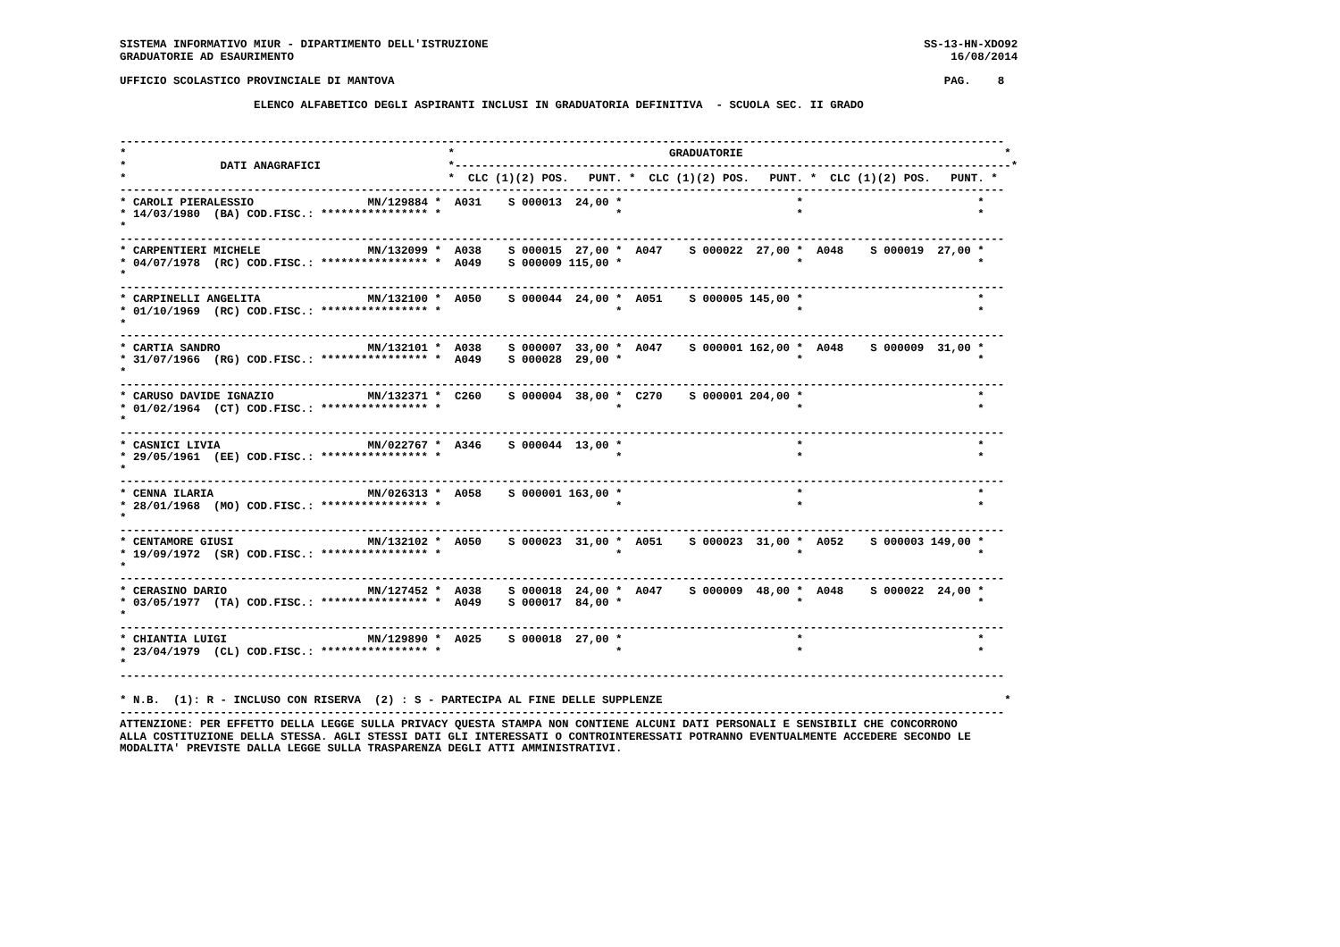SISTEMA INFORMATIVO MIUR - DIPARTIMENTO DELL'ISTRUZIONE                                                                 SS-13-HN-XDO92
GRADUATORIE AD ESAURIMENTO                                                                                                  16/08/2014

UFFICIO SCOLASTICO PROVINCIALE DI MANTOVA                                                                                  PAG.    8

                    ELENCO ALFABETICO DEGLI ASPIRANTI INCLUSI IN GRADUATORIA DEFINITIVA  - SCUOLA SEC. II GRADO


------------------------------------------------------------------------------------------------------------------------------------
*                                                *                                GRADUATORIE                                       *
*              DATI ANAGRAFICI                   *-----------------------------------------------------------------------------------*
*                                                *  CLC (1)(2) POS.   PUNT. *  CLC (1)(2) POS.   PUNT. *  CLC (1)(2) POS.   PUNT. *
------------------------------------------------------------------------------------------------------------------------------------
* CAROLI PIERALESSIO                 MN/129884 *  A031    S 000013  24,00 *                          *                          *
* 14/03/1980  (BA) COD.FISC.: **************** *                          *                          *                          *
*
------------------------------------------------------------------------------------------------------------------------------------
* CARPENTIERI MICHELE                MN/132099 *  A038    S 000015  27,00 *  A047    S 000022  27,00 *  A048    S 000019  27,00 *
* 04/07/1978  (RC) COD.FISC.: **************** *  A049    S 000009 115,00 *                          *                          *
*
------------------------------------------------------------------------------------------------------------------------------------
* CARPINELLI ANGELITA                MN/132100 *  A050    S 000044  24,00 *  A051    S 000005 145,00 *                          *
* 01/10/1969  (RC) COD.FISC.: **************** *                          *                          *                          *
*
------------------------------------------------------------------------------------------------------------------------------------
* CARTIA SANDRO                      MN/132101 *  A038    S 000007  33,00 *  A047    S 000001 162,00 *  A048    S 000009  31,00 *
* 31/07/1966  (RG) COD.FISC.: **************** *  A049    S 000028  29,00 *                          *                          *
*
------------------------------------------------------------------------------------------------------------------------------------
* CARUSO DAVIDE IGNAZIO              MN/132371 *  C260    S 000004  38,00 *  C270    S 000001 204,00 *                          *
* 01/02/1964  (CT) COD.FISC.: **************** *                          *                          *                          *
*
------------------------------------------------------------------------------------------------------------------------------------
* CASNICI LIVIA                      MN/022767 *  A346    S 000044  13,00 *                          *                          *
* 29/05/1961  (EE) COD.FISC.: **************** *                          *                          *                          *
*
------------------------------------------------------------------------------------------------------------------------------------
* CENNA ILARIA                       MN/026313 *  A058    S 000001 163,00 *                          *                          *
* 28/01/1968  (MO) COD.FISC.: **************** *                          *                          *                          *
*
------------------------------------------------------------------------------------------------------------------------------------
* CENTAMORE GIUSI                    MN/132102 *  A050    S 000023  31,00 *  A051    S 000023  31,00 *  A052    S 000003 149,00 *
* 19/09/1972  (SR) COD.FISC.: **************** *                          *                          *                          *
*
------------------------------------------------------------------------------------------------------------------------------------
* CERASINO DARIO                     MN/127452 *  A038    S 000018  24,00 *  A047    S 000009  48,00 *  A048    S 000022  24,00 *
* 03/05/1977  (TA) COD.FISC.: **************** *  A049    S 000017  84,00 *                          *                          *
*
------------------------------------------------------------------------------------------------------------------------------------
* CHIANTIA LUIGI                     MN/129890 *  A025    S 000018  27,00 *                          *                          *
* 23/04/1979  (CL) COD.FISC.: **************** *                          *                          *                          *
*
------------------------------------------------------------------------------------------------------------------------------------

* N.B.  (1): R - INCLUSO CON RISERVA  (2) : S - PARTECIPA AL FINE DELLE SUPPLENZE                                                   *
------------------------------------------------------------------------------------------------------------------------------------
ATTENZIONE: PER EFFETTO DELLA LEGGE SULLA PRIVACY QUESTA STAMPA NON CONTIENE ALCUNI DATI PERSONALI E SENSIBILI CHE CONCORRONO
ALLA COSTITUZIONE DELLA STESSA. AGLI STESSI DATI GLI INTERESSATI O CONTROINTERESSATI POTRANNO EVENTUALMENTE ACCEDERE SECONDO LE
MODALITA' PREVISTE DALLA LEGGE SULLA TRASPARENZA DEGLI ATTI AMMINISTRATIVI.